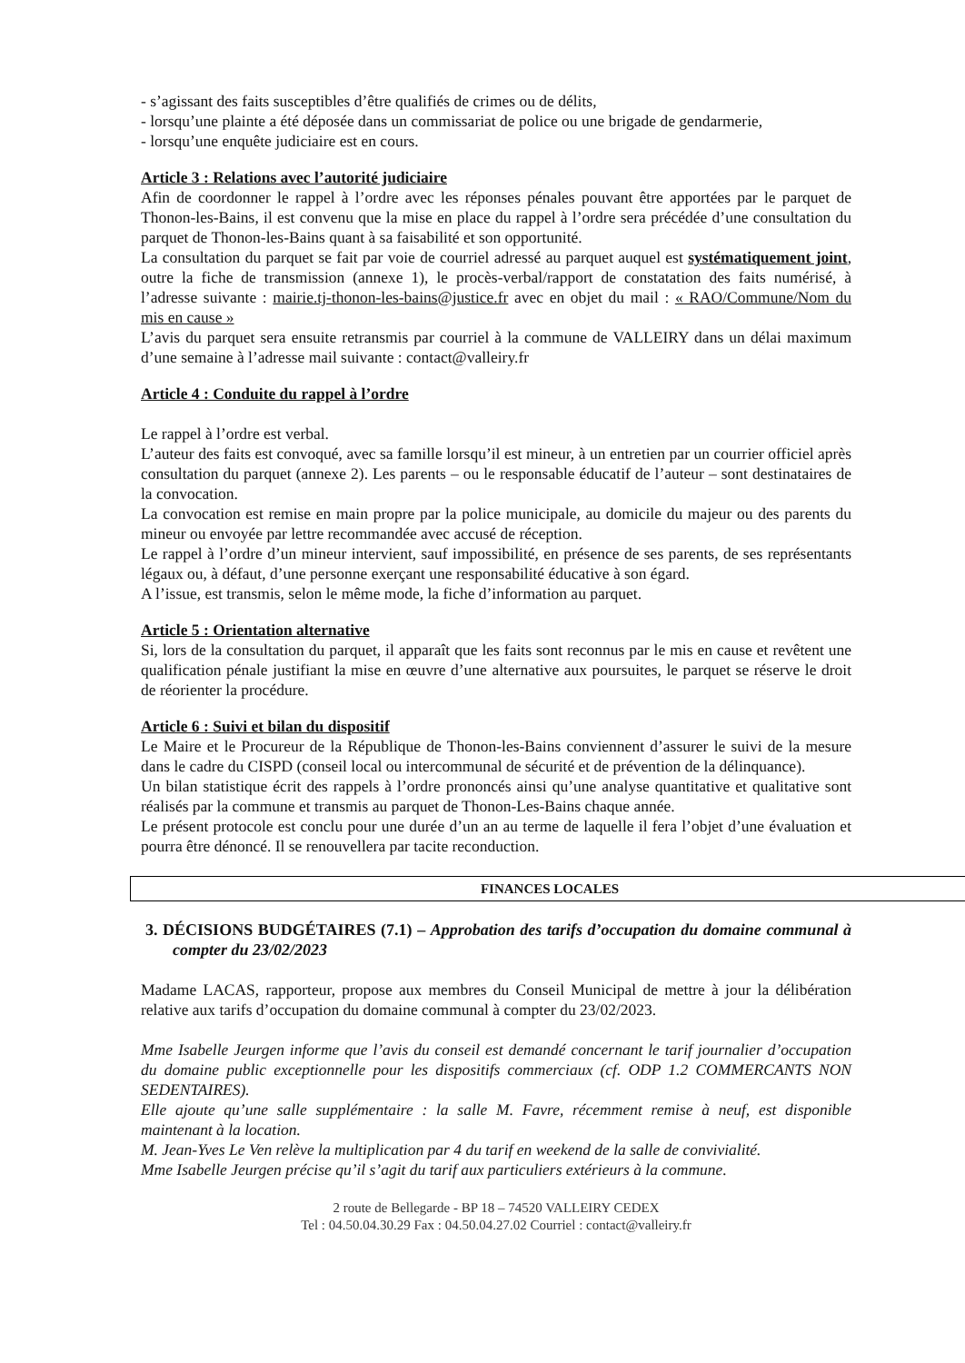- s’agissant des faits susceptibles d’être qualifiés de crimes ou de délits,
- lorsqu’une plainte a été déposée dans un commissariat de police ou une brigade de gendarmerie,
- lorsqu’une enquête judiciaire est en cours.
Article 3 : Relations avec l’autorité judiciaire
Afin de coordonner le rappel à l’ordre avec les réponses pénales pouvant être apportées par le parquet de Thonon-les-Bains, il est convenu que la mise en place du rappel à l’ordre sera précédée d’une consultation du parquet de Thonon-les-Bains quant à sa faisabilité et son opportunité.
La consultation du parquet se fait par voie de courriel adressé au parquet auquel est systématiquement joint, outre la fiche de transmission (annexe 1), le procès-verbal/rapport de constatation des faits numérisé, à l’adresse suivante : mairie.tj-thonon-les-bains@justice.fr avec en objet du mail : « RAO/Commune/Nom du mis en cause »
L’avis du parquet sera ensuite retransmis par courriel à la commune de VALLEIRY dans un délai maximum d’une semaine à l’adresse mail suivante : contact@valleiry.fr
Article 4 : Conduite du rappel à l’ordre
Le rappel à l’ordre est verbal.
L’auteur des faits est convoqué, avec sa famille lorsqu’il est mineur, à un entretien par un courrier officiel après consultation du parquet (annexe 2). Les parents – ou le responsable éducatif de l’auteur – sont destinataires de la convocation.
La convocation est remise en main propre par la police municipale, au domicile du majeur ou des parents du mineur ou envoyée par lettre recommandée avec accusé de réception.
Le rappel à l’ordre d’un mineur intervient, sauf impossibilité, en présence de ses parents, de ses représentants légaux ou, à défaut, d’une personne exerçant une responsabilité éducative à son égard.
A l’issue, est transmis, selon le même mode, la fiche d’information au parquet.
Article 5 : Orientation alternative
Si, lors de la consultation du parquet, il apparaît que les faits sont reconnus par le mis en cause et revêtent une qualification pénale justifiant la mise en œuvre d’une alternative aux poursuites, le parquet se réserve le droit de réorienter la procédure.
Article 6 : Suivi et bilan du dispositif
Le Maire et le Procureur de la République de Thonon-les-Bains conviennent d’assurer le suivi de la mesure dans le cadre du CISPD (conseil local ou intercommunal de sécurité et de prévention de la délinquance).
Un bilan statistique écrit des rappels à l’ordre prononcés ainsi qu’une analyse quantitative et qualitative sont réalisés par la commune et transmis au parquet de Thonon-Les-Bains chaque année.
Le présent protocole est conclu pour une durée d’un an au terme de laquelle il fera l’objet d’une évaluation et pourra être dénoncé. Il se renouvellera par tacite reconduction.
FINANCES LOCALES
3. DÉCISIONS BUDGÉTAIRES (7.1) – Approbation des tarifs d’occupation du domaine communal à compter du 23/02/2023
Madame LACAS, rapporteur, propose aux membres du Conseil Municipal de mettre à jour la délibération relative aux tarifs d’occupation du domaine communal à compter du 23/02/2023.
Mme Isabelle Jeurgen informe que l’avis du conseil est demandé concernant le tarif journalier d’occupation du domaine public exceptionnelle pour les dispositifs commerciaux (cf. ODP 1.2 COMMERCANTS NON SEDENTAIRES).
Elle ajoute qu’une salle supplémentaire : la salle M. Favre, récemment remise à neuf, est disponible maintenant à la location.
M. Jean-Yves Le Ven relève la multiplication par 4 du tarif en weekend de la salle de convivialité.
Mme Isabelle Jeurgen précise qu’il s’agit du tarif aux particuliers extérieurs à la commune.
2 route de Bellegarde - BP 18 – 74520 VALLEIRY CEDEX
Tel : 04.50.04.30.29 Fax : 04.50.04.27.02 Courriel : contact@valleiry.fr